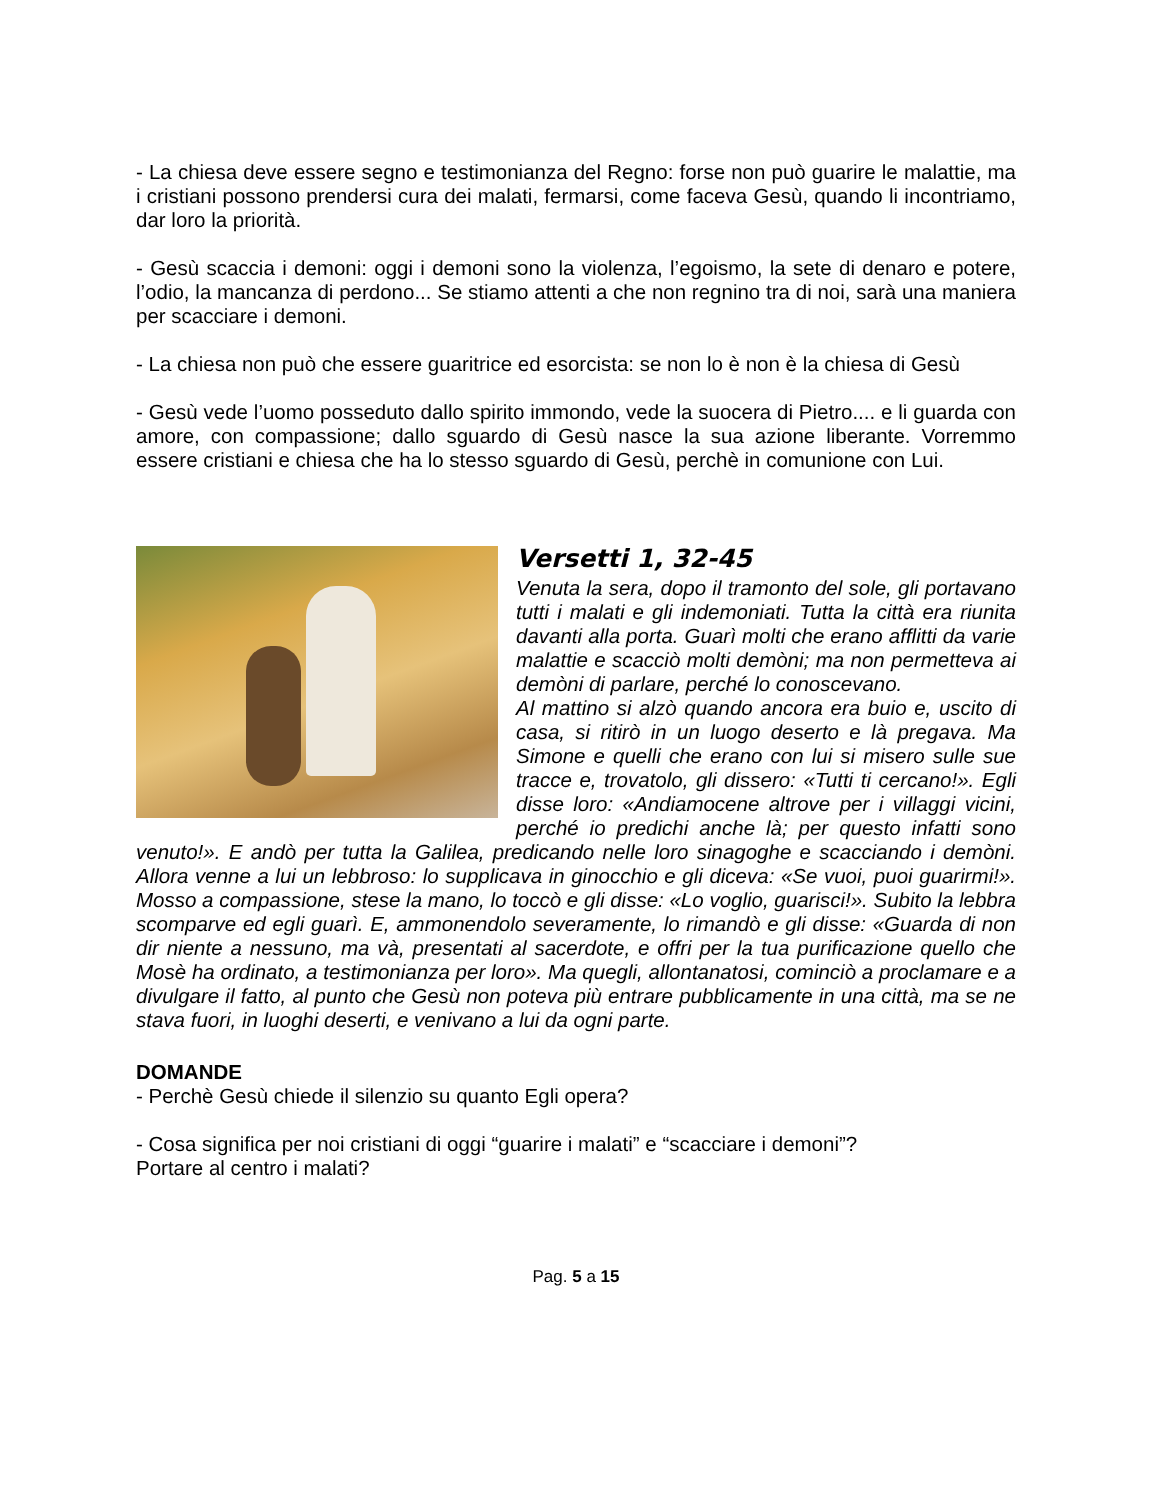- La chiesa deve essere segno e testimonianza del Regno: forse non può guarire le malattie, ma i cristiani possono prendersi cura dei malati, fermarsi, come faceva Gesù, quando li incontriamo, dar loro la priorità.
- Gesù scaccia i demoni: oggi i demoni sono la violenza, l’egoismo, la sete di denaro e potere, l’odio, la mancanza di perdono... Se stiamo attenti a che non regnino tra di noi, sarà una maniera per scacciare i demoni.
- La chiesa non può che essere guaritrice ed esorcista: se non lo è non è la chiesa di Gesù
- Gesù vede l’uomo posseduto dallo spirito immondo, vede la suocera di Pietro.... e li guarda con amore, con compassione; dallo sguardo di Gesù nasce la sua azione liberante. Vorremmo essere cristiani e chiesa che ha lo stesso sguardo di Gesù, perchè in comunione con Lui.
Versetti 1, 32-45
Venuta la sera, dopo il tramonto del sole, gli portavano tutti i malati e gli indemoniati. Tutta la città era riunita davanti alla porta. Guarì molti che erano afflitti da varie malattie e scacciò molti demòni; ma non permetteva ai demòni di parlare, perché lo conoscevano.
Al mattino si alzò quando ancora era buio e, uscito di casa, si ritirò in un luogo deserto e là pregava. Ma Simone e quelli che erano con lui si misero sulle sue tracce e, trovatolo, gli dissero: «Tutti ti cercano!». Egli disse loro: «Andiamocene altrove per i villaggi vicini, perché io predichi anche là; per questo infatti sono venuto!». E andò per tutta la Galilea, predicando nelle loro sinagoghe e scacciando i demòni. Allora venne a lui un lebbroso: lo supplicava in ginocchio e gli diceva: «Se vuoi, puoi guarirmi!». Mosso a compassione, stese la mano, lo toccò e gli disse: «Lo voglio, guarisci!». Subito la lebbra scomparve ed egli guarì. E, ammonendolo severamente, lo rimandò e gli disse: «Guarda di non dir niente a nessuno, ma và, presentati al sacerdote, e offri per la tua purificazione quello che Mosè ha ordinato, a testimonianza per loro». Ma quegli, allontanatosi, cominciò a proclamare e a divulgare il fatto, al punto che Gesù non poteva più entrare pubblicamente in una città, ma se ne stava fuori, in luoghi deserti, e venivano a lui da ogni parte.
DOMANDE
- Perchè Gesù chiede il silenzio su quanto Egli opera?
- Cosa significa per noi cristiani di oggi “guarire i malati” e “scacciare i demoni”?
Portare al centro i malati?
Pag. 5 a 15